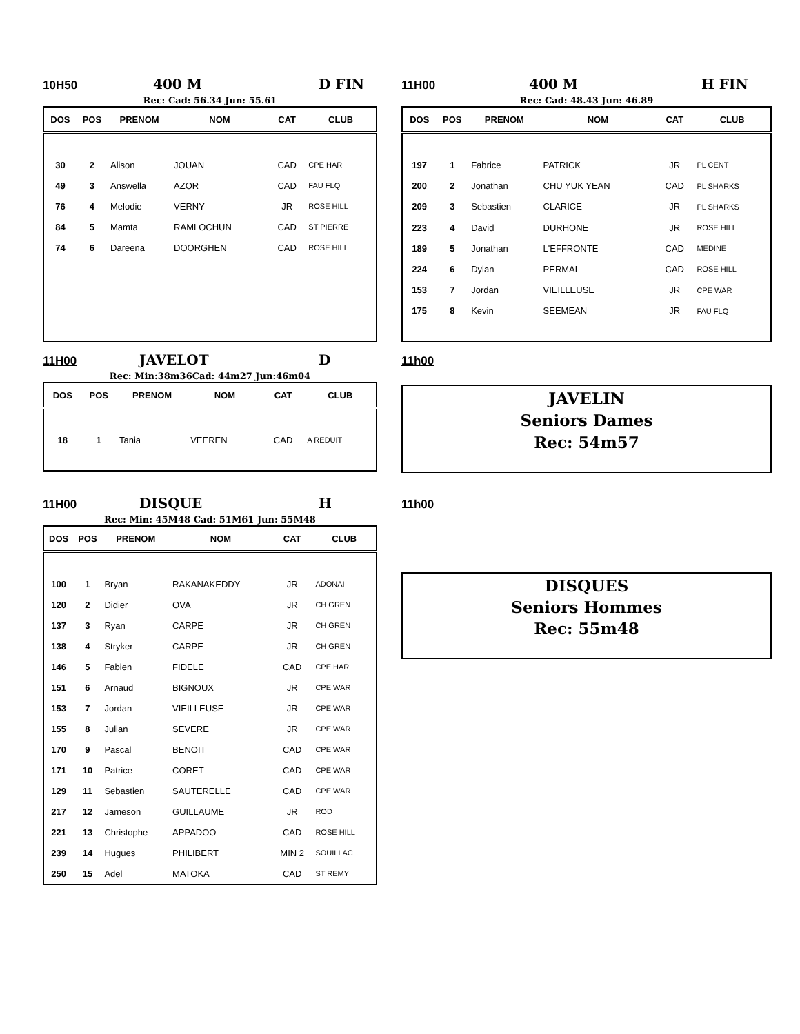10H50 400 M D FIN
Rec: Cad: 56.34 Jun: 55.61
| DOS | POS | PRENOM | NOM | CAT | CLUB |
| --- | --- | --- | --- | --- | --- |
| 30 | 2 | Alison | JOUAN | CAD | CPE HAR |
| 49 | 3 | Answella | AZOR | CAD | FAU FLQ |
| 76 | 4 | Melodie | VERNY | JR | ROSE HILL |
| 84 | 5 | Mamta | RAMLOCHUN | CAD | ST PIERRE |
| 74 | 6 | Dareena | DOORGHEN | CAD | ROSE HILL |
11H00 400 M H FIN
Rec: Cad: 48.43 Jun: 46.89
| DOS | POS | PRENOM | NOM | CAT | CLUB |
| --- | --- | --- | --- | --- | --- |
| 197 | 1 | Fabrice | PATRICK | JR | PL CENT |
| 200 | 2 | Jonathan | CHU YUK YEAN | CAD | PL SHARKS |
| 209 | 3 | Sebastien | CLARICE | JR | PL SHARKS |
| 223 | 4 | David | DURHONE | JR | ROSE HILL |
| 189 | 5 | Jonathan | L'EFFRONTE | CAD | MEDINE |
| 224 | 6 | Dylan | PERMAL | CAD | ROSE HILL |
| 153 | 7 | Jordan | VIEILLEUSE | JR | CPE WAR |
| 175 | 8 | Kevin | SEEMEAN | JR | FAU FLQ |
11H00 JAVELOT D
Rec: Min:38m36Cad: 44m27 Jun:46m04
| DOS | POS | PRENOM | NOM | CAT | CLUB |
| --- | --- | --- | --- | --- | --- |
| 18 | 1 | Tania | VEEREN | CAD | A REDUIT |
11h00
JAVELIN
Seniors Dames
Rec: 54m57
11H00 DISQUE H
Rec: Min: 45M48 Cad: 51M61 Jun: 55M48
| DOS | POS | PRENOM | NOM | CAT | CLUB |
| --- | --- | --- | --- | --- | --- |
| 100 | 1 | Bryan | RAKANAKEDDY | JR | ADONAI |
| 120 | 2 | Didier | OVA | JR | CH GREN |
| 137 | 3 | Ryan | CARPE | JR | CH GREN |
| 138 | 4 | Stryker | CARPE | JR | CH GREN |
| 146 | 5 | Fabien | FIDELE | CAD | CPE HAR |
| 151 | 6 | Arnaud | BIGNOUX | JR | CPE WAR |
| 153 | 7 | Jordan | VIEILLEUSE | JR | CPE WAR |
| 155 | 8 | Julian | SEVERE | JR | CPE WAR |
| 170 | 9 | Pascal | BENOIT | CAD | CPE WAR |
| 171 | 10 | Patrice | CORET | CAD | CPE WAR |
| 129 | 11 | Sebastien | SAUTERELLE | CAD | CPE WAR |
| 217 | 12 | Jameson | GUILLAUME | JR | ROD |
| 221 | 13 | Christophe | APPADOO | CAD | ROSE HILL |
| 239 | 14 | Hugues | PHILIBERT | MIN 2 | SOUILLAC |
| 250 | 15 | Adel | MATOKA | CAD | ST REMY |
11h00
DISQUES
Seniors Hommes
Rec: 55m48